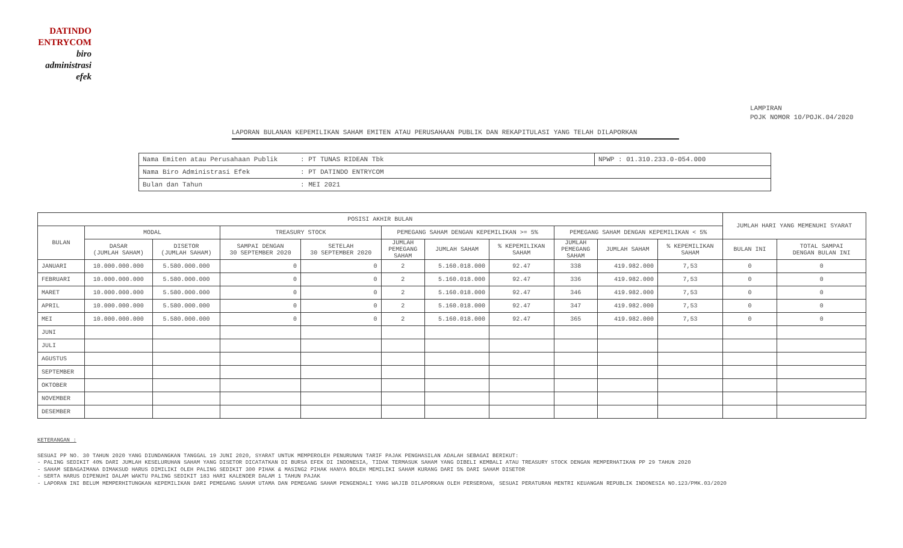DATINDO
ENTRYCOM
biro
administrasi
efek
LAMPIRAN
POJK NOMOR 10/POJK.04/2020
LAPORAN BULANAN KEPEMILIKAN SAHAM EMITEN ATAU PERUSAHAAN PUBLIK DAN REKAPITULASI YANG TELAH DILAPORKAN
| Nama Emiten atau Perusahaan Publik | : PT TUNAS RIDEAN Tbk | NPWP : 01.310.233.0-054.000 |
| Nama Biro Administrasi Efek | : PT DATINDO ENTRYCOM | |
| Bulan dan Tahun | : MEI 2021 | |
| POSISI AKHIR BULAN | | | | | | | | | | | JUMLAH HARI YANG MEMENUHI SYARAT | |
| --- | --- | --- | --- | --- | --- | --- | --- | --- | --- | --- | --- | --- |
| BULAN | MODAL | | TREASURY STOCK | | PEMEGANG SAHAM DENGAN KEPEMILIKAN >= 5% | | | PEMEGANG SAHAM DENGAN KEPEMILIKAN < 5% | | | | |
| | DASAR (JUMLAH SAHAM) | DISETOR (JUMLAH SAHAM) | SAMPAI DENGAN 30 SEPTEMBER 2020 | SETELAH 30 SEPTEMBER 2020 | JUMLAH PEMEGANG SAHAM | JUMLAH SAHAM | % KEPEMILIKAN SAHAM | JUMLAH PEMEGANG SAHAM | JUMLAH SAHAM | % KEPEMILIKAN SAHAM | BULAN INI | TOTAL SAMPAI DENGAN BULAN INI |
| JANUARI | 10.000.000.000 | 5.580.000.000 | 0 | 0 | 2 | 5.160.018.000 | 92.47 | 338 | 419.982.000 | 7,53 | 0 | 0 |
| FEBRUARI | 10.000.000.000 | 5.580.000.000 | 0 | 0 | 2 | 5.160.018.000 | 92.47 | 336 | 419.982.000 | 7,53 | 0 | 0 |
| MARET | 10.000.000.000 | 5.580.000.000 | 0 | 0 | 2 | 5.160.018.000 | 92.47 | 346 | 419.982.000 | 7,53 | 0 | 0 |
| APRIL | 10.000.000.000 | 5.580.000.000 | 0 | 0 | 2 | 5.160.018.000 | 92.47 | 347 | 419.982.000 | 7,53 | 0 | 0 |
| MEI | 10.000.000.000 | 5.580.000.000 | 0 | 0 | 2 | 5.160.018.000 | 92.47 | 365 | 419.982.000 | 7,53 | 0 | 0 |
| JUNI | | | | | | | | | | | | |
| JULI | | | | | | | | | | | | |
| AGUSTUS | | | | | | | | | | | | |
| SEPTEMBER | | | | | | | | | | | | |
| OKTOBER | | | | | | | | | | | | |
| NOVEMBER | | | | | | | | | | | | |
| DESEMBER | | | | | | | | | | | | |
KETERANGAN :
SESUAI PP NO. 30 TAHUN 2020 YANG DIUNDANGKAN TANGGAL 19 JUNI 2020, SYARAT UNTUK MEMPEROLEH PENURUNAN TARIF PAJAK PENGHASILAN ADALAH SEBAGAI BERIKUT:
- PALING SEDIKIT 40% DARI JUMLAH KESELURUHAN SAHAM YANG DISETOR DICATATKAN DI BURSA EFEK DI INDONESIA, TIDAK TERMASUK SAHAM YANG DIBELI KEMBALI ATAU TREASURY STOCK DENGAN MEMPERHATIKAN PP 29 TAHUN 2020
- SAHAM SEBAGAIMANA DIMAKSUD HARUS DIMILIKI OLEH PALING SEDIKIT 300 PIHAK & MASING2 PIHAK HANYA BOLEH MEMILIKI SAHAM KURANG DARI 5% DARI SAHAM DISETOR
- SERTA HARUS DIPENUHI DALAM WAKTU PALING SEDIKIT 183 HARI KALENDER DALAM 1 TAHUN PAJAK
- LAPORAN INI BELUM MEMPERHITUNGKAN KEPEMILIKAN DARI PEMEGANG SAHAM UTAMA DAN PEMEGANG SAHAM PENGENDALI YANG WAJIB DILAPORKAN OLEH PERSEROAN, SESUAI PERATURAN MENTRI KEUANGAN REPUBLIK INDONESIA NO.123/PMK.03/2020